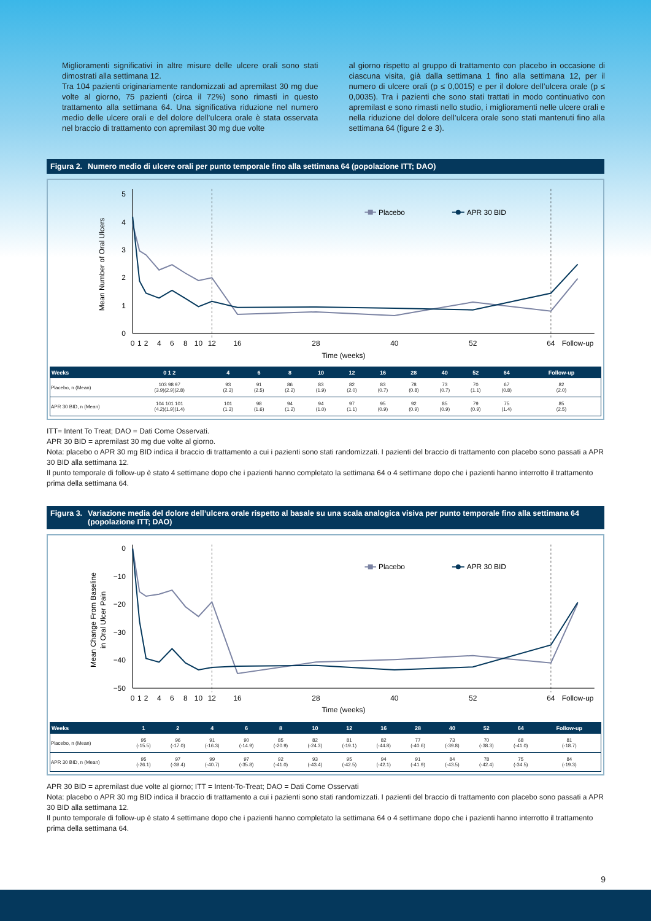Miglioramenti significativi in altre misure delle ulcere orali sono stati dimostrati alla settimana 12.
Tra 104 pazienti originariamente randomizzati ad apremilast 30 mg due volte al giorno, 75 pazienti (circa il 72%) sono rimasti in questo trattamento alla settimana 64. Una significativa riduzione nel numero medio delle ulcere orali e del dolore dell’ulcera orale è stata osservata nel braccio di trattamento con apremilast 30 mg due volte
al giorno rispetto al gruppo di trattamento con placebo in occasione di ciascuna visita, già dalla settimana 1 fino alla settimana 12, per il numero di ulcere orali (p ≤ 0,0015) e per il dolore dell’ulcera orale (p ≤ 0,0035). Tra i pazienti che sono stati trattati in modo continuativo con apremilast e sono rimasti nello studio, i miglioramenti nelle ulcere orali e nella riduzione del dolore dell’ulcera orale sono stati mantenuti fino alla settimana 64 (figure 2 e 3).
Figura 2. Numero medio di ulcere orali per punto temporale fino alla settimana 64 (popolazione ITT; DAO)
0
1
2
3
4
5
Mean Number of Oral Ulcers
0
1
2
4
6
8
10
12
16
28
40
52
64
Follow-up
Time (weeks)
Placebo
APR 30 BID
| Weeks | 0 1 2 | 4 | 6 | 8 | 10 | 12 | 16 | 28 | 40 | 52 | 64 | Follow-up |
| --- | --- | --- | --- | --- | --- | --- | --- | --- | --- | --- | --- | --- |
| Placebo, n (Mean) | 103 98 97 (3.9)(2.9)(2.8) | 93 (2.3) | 91 (2.5) | 86 (2.2) | 83 (1.9) | 82 (2.0) | 83 (0.7) | 78 (0.8) | 73 (0.7) | 70 (1.1) | 67 (0.8) | 82 (2.0) |
| APR 30 BID, n (Mean) | 104 101 101 (4.2)(1.9)(1.4) | 101 (1.3) | 98 (1.6) | 94 (1.2) | 94 (1.0) | 97 (1.1) | 95 (0.9) | 92 (0.9) | 85 (0.9) | 79 (0.9) | 75 (1.4) | 85 (2.5) |
ITT= Intent To Treat; DAO = Dati Come Osservati.
APR 30 BID = apremilast 30 mg due volte al giorno.
Nota: placebo o APR 30 mg BID indica il braccio di trattamento a cui i pazienti sono stati randomizzati. I pazienti del braccio di trattamento con placebo sono passati a APR 30 BID alla settimana 12.
Il punto temporale di follow-up è stato 4 settimane dopo che i pazienti hanno completato la settimana 64 o 4 settimane dopo che i pazienti hanno interrotto il trattamento prima della settimana 64.
Figura 3. Variazione media del dolore dell’ulcera orale rispetto al basale su una scala analogica visiva per punto temporale fino alla settimana 64 (popolazione ITT; DAO)
0
−10
−20
−30
−40
−50
Mean Change From Baseline
in Oral Ulcer Pain
0
1
2
4
6
8
10
12
16
28
40
52
64
Follow-up
Time (weeks)
Placebo
APR 30 BID
| Weeks | 1 | 2 | 4 | 6 | 8 | 10 | 12 | 16 | 28 | 40 | 52 | 64 | Follow-up |
| --- | --- | --- | --- | --- | --- | --- | --- | --- | --- | --- | --- | --- | --- |
| Placebo, n (Mean) | 95 (-15.5) | 96 (-17.0) | 91 (-16.3) | 90 (-14.9) | 85 (-20.9) | 82 (-24.3) | 81 (-19.1) | 82 (-44.8) | 77 (-40.6) | 73 (-39.8) | 70 (-38.3) | 68 (-41.0) | 81 (-18.7) |
| APR 30 BID, n (Mean) | 95 (-26.1) | 97 (-39.4) | 99 (-40.7) | 97 (-35.8) | 92 (-41.0) | 93 (-43.4) | 95 (-42.5) | 94 (-42.1) | 91 (-41.9) | 84 (-43.5) | 78 (-42.4) | 75 (-34.5) | 84 (-19.3) |
APR 30 BID = apremilast due volte al giorno; ITT = Intent-To-Treat; DAO = Dati Come Osservati
Nota: placebo o APR 30 mg BID indica il braccio di trattamento a cui i pazienti sono stati randomizzati. I pazienti del braccio di trattamento con placebo sono passati a APR 30 BID alla settimana 12.
Il punto temporale di follow-up è stato 4 settimane dopo che i pazienti hanno completato la settimana 64 o 4 settimane dopo che i pazienti hanno interrotto il trattamento prima della settimana 64.
9